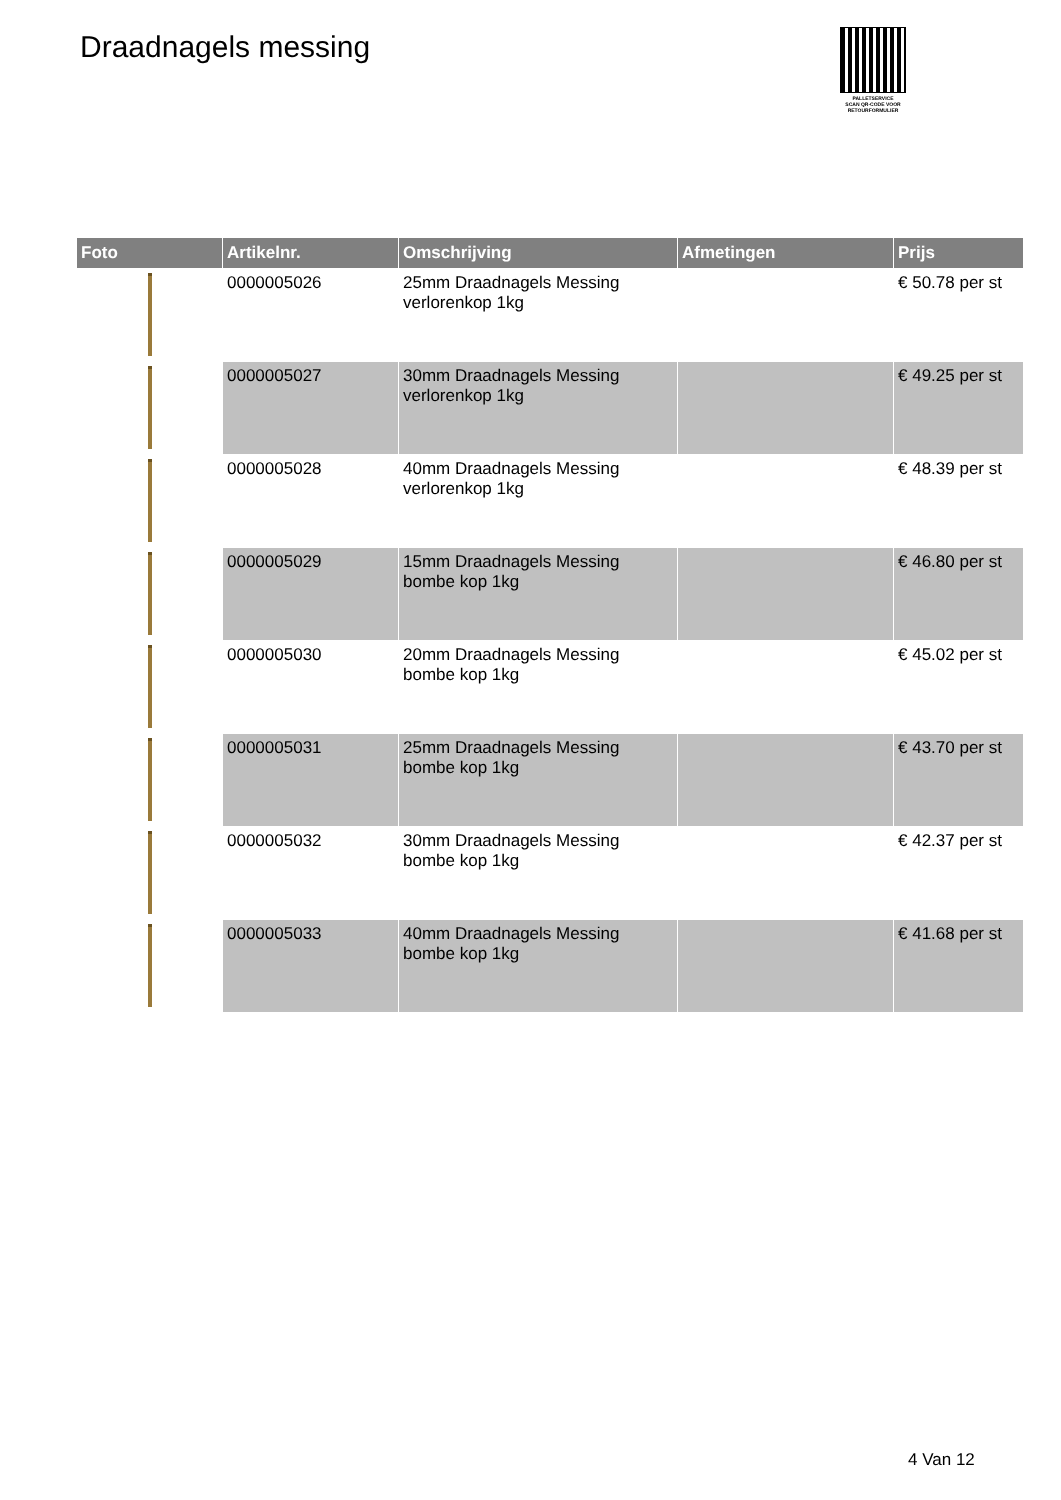Draadnagels messing
PALLETSERVICE
SCAN QR-CODE VOOR RETOURFORMULIER
| Foto | Artikelnr. | Omschrijving | Afmetingen | Prijs |
| --- | --- | --- | --- | --- |
| | 0000005026 | 25mm Draadnagels Messing verlorenkop 1kg | | € 50.78 per st |
| | 0000005027 | 30mm Draadnagels Messing verlorenkop 1kg | | € 49.25 per st |
| | 0000005028 | 40mm Draadnagels Messing verlorenkop 1kg | | € 48.39 per st |
| | 0000005029 | 15mm Draadnagels Messing bombe kop 1kg | | € 46.80 per st |
| | 0000005030 | 20mm Draadnagels Messing bombe kop 1kg | | € 45.02 per st |
| | 0000005031 | 25mm Draadnagels Messing bombe kop 1kg | | € 43.70 per st |
| | 0000005032 | 30mm Draadnagels Messing bombe kop 1kg | | € 42.37 per st |
| | 0000005033 | 40mm Draadnagels Messing bombe kop 1kg | | € 41.68 per st |
4 Van 12